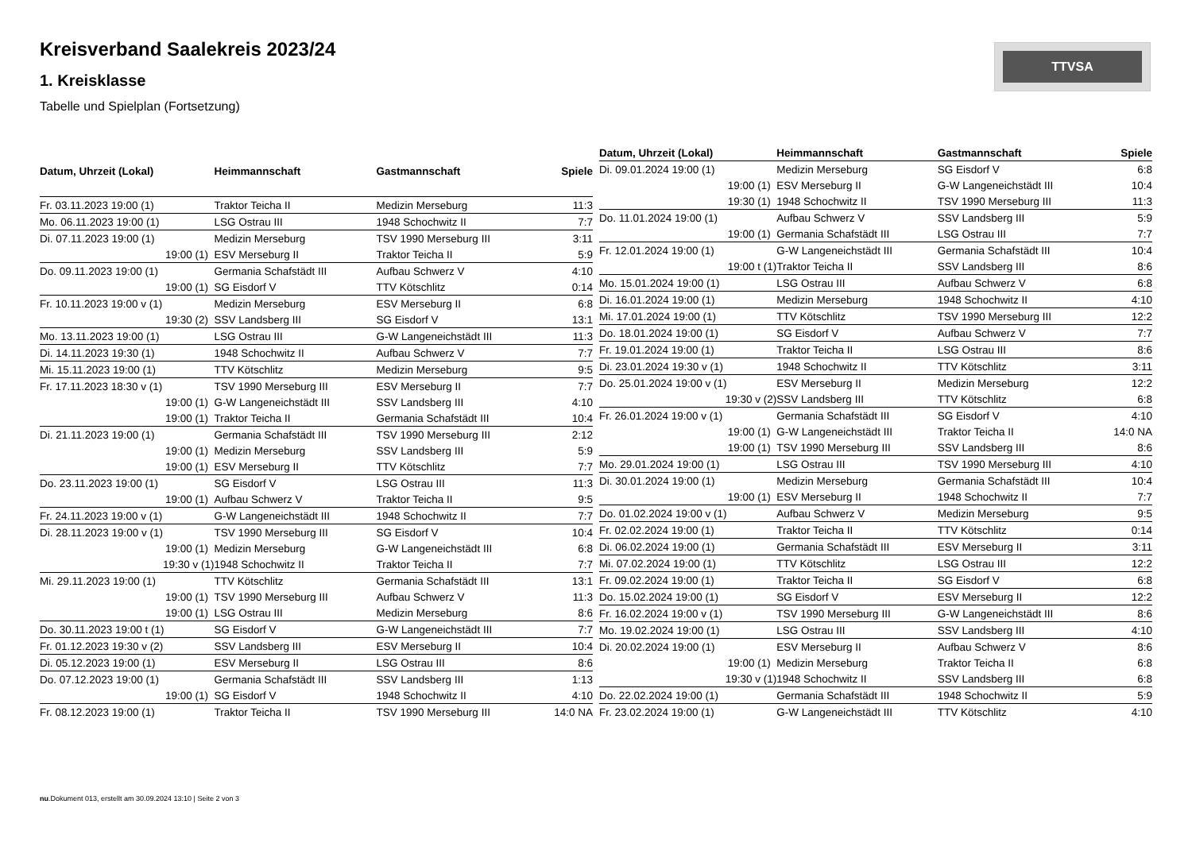Kreisverband Saalekreis 2023/24
1. Kreisklasse
Tabelle und Spielplan (Fortsetzung)
TTVSA
| Datum, Uhrzeit (Lokal) | Heimmannschaft | Gastmannschaft | Spiele |
| --- | --- | --- | --- |
| Fr. 03.11.2023 19:00 (1) | Traktor Teicha II | Medizin Merseburg | 11:3 |
| Mo. 06.11.2023 19:00 (1) | LSG Ostrau III | 1948 Schochwitz II | 7:7 |
| Di. 07.11.2023 19:00 (1) | Medizin Merseburg | TSV 1990 Merseburg III | 3:11 |
| 19:00 (1) | ESV Merseburg II | Traktor Teicha II | 5:9 |
| Do. 09.11.2023 19:00 (1) | Germania Schafstädt III | Aufbau Schwerz V | 4:10 |
| 19:00 (1) | SG Eisdorf V | TTV Kötschlitz | 0:14 |
| Fr. 10.11.2023 19:00 v (1) | Medizin Merseburg | ESV Merseburg II | 6:8 |
| 19:30 (2) | SSV Landsberg III | SG Eisdorf V | 13:1 |
| Mo. 13.11.2023 19:00 (1) | LSG Ostrau III | G-W Langeneichstädt III | 11:3 |
| Di. 14.11.2023 19:30 (1) | 1948 Schochwitz II | Aufbau Schwerz V | 7:7 |
| Mi. 15.11.2023 19:00 (1) | TTV Kötschlitz | Medizin Merseburg | 9:5 |
| Fr. 17.11.2023 18:30 v (1) | TSV 1990 Merseburg III | ESV Merseburg II | 7:7 |
| 19:00 (1) | G-W Langeneichstädt III | SSV Landsberg III | 4:10 |
| 19:00 (1) | Traktor Teicha II | Germania Schafstädt III | 10:4 |
| Di. 21.11.2023 19:00 (1) | Germania Schafstädt III | TSV 1990 Merseburg III | 2:12 |
| 19:00 (1) | Medizin Merseburg | SSV Landsberg III | 5:9 |
| 19:00 (1) | ESV Merseburg II | TTV Kötschlitz | 7:7 |
| Do. 23.11.2023 19:00 (1) | SG Eisdorf V | LSG Ostrau III | 11:3 |
| 19:00 (1) | Aufbau Schwerz V | Traktor Teicha II | 9:5 |
| Fr. 24.11.2023 19:00 v (1) | G-W Langeneichstädt III | 1948 Schochwitz II | 7:7 |
| Di. 28.11.2023 19:00 v (1) | TSV 1990 Merseburg III | SG Eisdorf V | 10:4 |
| 19:00 (1) | Medizin Merseburg | G-W Langeneichstädt III | 6:8 |
| 19:30 v (1) | 1948 Schochwitz II | Traktor Teicha II | 7:7 |
| Mi. 29.11.2023 19:00 (1) | TTV Kötschlitz | Germania Schafstädt III | 13:1 |
| 19:00 (1) | TSV 1990 Merseburg III | Aufbau Schwerz V | 11:3 |
| 19:00 (1) | LSG Ostrau III | Medizin Merseburg | 8:6 |
| Do. 30.11.2023 19:00 t (1) | SG Eisdorf V | G-W Langeneichstädt III | 7:7 |
| Fr. 01.12.2023 19:30 v (2) | SSV Landsberg III | ESV Merseburg II | 10:4 |
| Di. 05.12.2023 19:00 (1) | ESV Merseburg II | LSG Ostrau III | 8:6 |
| Do. 07.12.2023 19:00 (1) | Germania Schafstädt III | SSV Landsberg III | 1:13 |
| 19:00 (1) | SG Eisdorf V | 1948 Schochwitz II | 4:10 |
| Fr. 08.12.2023 19:00 (1) | Traktor Teicha II | TSV 1990 Merseburg III | 14:0 NA |
| Datum, Uhrzeit (Lokal) | Heimmannschaft | Gastmannschaft | Spiele |
| --- | --- | --- | --- |
| Di. 09.01.2024 19:00 (1) | Medizin Merseburg | SG Eisdorf V | 6:8 |
| 19:00 (1) | ESV Merseburg II | G-W Langeneichstädt III | 10:4 |
| 19:30 (1) | 1948 Schochwitz II | TSV 1990 Merseburg III | 11:3 |
| Do. 11.01.2024 19:00 (1) | Aufbau Schwerz V | SSV Landsberg III | 5:9 |
| 19:00 (1) | Germania Schafstädt III | LSG Ostrau III | 7:7 |
| Fr. 12.01.2024 19:00 (1) | G-W Langeneichstädt III | Germania Schafstädt III | 10:4 |
| 19:00 t (1) | Traktor Teicha II | SSV Landsberg III | 8:6 |
| Mo. 15.01.2024 19:00 (1) | LSG Ostrau III | Aufbau Schwerz V | 6:8 |
| Di. 16.01.2024 19:00 (1) | Medizin Merseburg | 1948 Schochwitz II | 4:10 |
| Mi. 17.01.2024 19:00 (1) | TTV Kötschlitz | TSV 1990 Merseburg III | 12:2 |
| Do. 18.01.2024 19:00 (1) | SG Eisdorf V | Aufbau Schwerz V | 7:7 |
| Fr. 19.01.2024 19:00 (1) | Traktor Teicha II | LSG Ostrau III | 8:6 |
| Di. 23.01.2024 19:30 v (1) | 1948 Schochwitz II | TTV Kötschlitz | 3:11 |
| Do. 25.01.2024 19:00 v (1) | ESV Merseburg II | Medizin Merseburg | 12:2 |
| 19:30 v (2) | SSV Landsberg III | TTV Kötschlitz | 6:8 |
| Fr. 26.01.2024 19:00 v (1) | Germania Schafstädt III | SG Eisdorf V | 4:10 |
| 19:00 (1) | G-W Langeneichstädt III | Traktor Teicha II | 14:0 NA |
| 19:00 (1) | TSV 1990 Merseburg III | SSV Landsberg III | 8:6 |
| Mo. 29.01.2024 19:00 (1) | LSG Ostrau III | TSV 1990 Merseburg III | 4:10 |
| Di. 30.01.2024 19:00 (1) | Medizin Merseburg | Germania Schafstädt III | 10:4 |
| 19:00 (1) | ESV Merseburg II | 1948 Schochwitz II | 7:7 |
| Do. 01.02.2024 19:00 v (1) | Aufbau Schwerz V | Medizin Merseburg | 9:5 |
| Fr. 02.02.2024 19:00 (1) | Traktor Teicha II | TTV Kötschlitz | 0:14 |
| Di. 06.02.2024 19:00 (1) | Germania Schafstädt III | ESV Merseburg II | 3:11 |
| Mi. 07.02.2024 19:00 (1) | TTV Kötschlitz | LSG Ostrau III | 12:2 |
| Fr. 09.02.2024 19:00 (1) | Traktor Teicha II | SG Eisdorf V | 6:8 |
| Do. 15.02.2024 19:00 (1) | SG Eisdorf V | ESV Merseburg II | 12:2 |
| Fr. 16.02.2024 19:00 v (1) | TSV 1990 Merseburg III | G-W Langeneichstädt III | 8:6 |
| Mo. 19.02.2024 19:00 (1) | LSG Ostrau III | SSV Landsberg III | 4:10 |
| Di. 20.02.2024 19:00 (1) | ESV Merseburg II | Aufbau Schwerz V | 8:6 |
| 19:00 (1) | Medizin Merseburg | Traktor Teicha II | 6:8 |
| 19:30 v (1) | 1948 Schochwitz II | SSV Landsberg III | 6:8 |
| Do. 22.02.2024 19:00 (1) | Germania Schafstädt III | 1948 Schochwitz II | 5:9 |
| Fr. 23.02.2024 19:00 (1) | G-W Langeneichstädt III | TTV Kötschlitz | 4:10 |
nu.Dokument 013, erstellt am 30.09.2024 13:10 | Seite 2 von 3